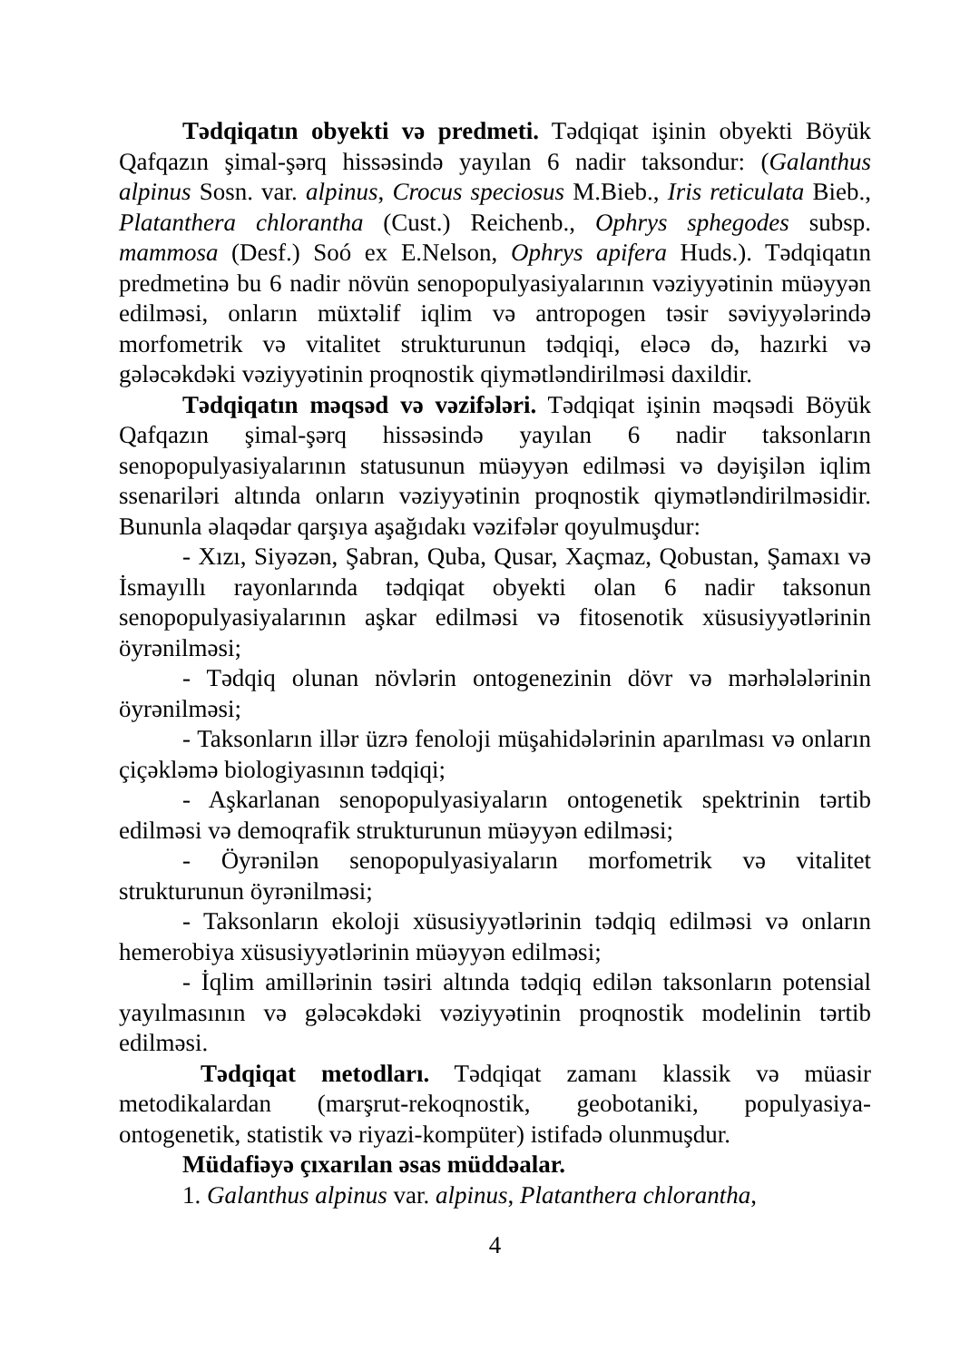Tədqiqatın obyekti və predmeti. Tədqiqat işinin obyekti Böyük Qafqazın şimal-şərq hissəsində yayılan 6 nadir taksondur: (Galanthus alpinus Sosn. var. alpinus, Crocus speciosus M.Bieb., Iris reticulata Bieb., Platanthera chlorantha (Cust.) Reichenb., Ophrys sphegodes subsp. mammosa (Desf.) Soó ex E.Nelson, Ophrys apifera Huds.). Tədqiqatın predmetinə bu 6 nadir növün senopopulyasiyalarının vəziyyətinin müəyyən edilməsi, onların müxtəlif iqlim və antropogen təsir səviyyələrində morfometrik və vitalitet strukturunun tədqiqi, eləcə də, hazırki və gələcəkdəki vəziyyətinin proqnostik qiymətləndirilməsi daxildir.
Tədqiqatın məqsəd və vəzifələri. Tədqiqat işinin məqsədi Böyük Qafqazın şimal-şərq hissəsində yayılan 6 nadir taksonların senopopulyasiyalarının statusunun müəyyən edilməsi və dəyişilən iqlim ssenariləri altında onların vəziyyətinin proqnostik qiymətləndirilməsidir. Bununla əlaqədar qarşıya aşağıdakı vəzifələr qoyulmuşdur:
- Xızı, Siyəzən, Şabran, Quba, Qusar, Xaçmaz, Qobustan, Şamaxı və İsmayıllı rayonlarında tədqiqat obyekti olan 6 nadir taksonun senopopulyasiyalarının aşkar edilməsi və fitosenotik xüsusiyyətlərinin öyrənilməsi;
- Tədqiq olunan növlərin ontogenezinin dövr və mərhələlərinin öyrənilməsi;
- Taksonların illər üzrə fenoloji müşahidələrinin aparılması və onların çiçəkləmə biologiyasının tədqiqi;
- Aşkarlanan senopopulyasiyaların ontogenetik spektrinin tərtib edilməsi və demoqrafik strukturunun müəyyən edilməsi;
- Öyrənilən senopopulyasiyaların morfometrik və vitalitet strukturunun öyrənilməsi;
- Taksonların ekoloji xüsusiyyətlərinin tədqiq edilməsi və onların hemerobiya xüsusiyyətlərinin müəyyən edilməsi;
- İqlim amillərinin təsiri altında tədqiq edilən taksonların potensial yayılmasının və gələcəkdəki vəziyyətinin proqnostik modelinin tərtib edilməsi.
Tədqiqat metodları. Tədqiqat zamanı klassik və müasir metodikalardan (marşrut-rekoqnostik, geobotaniki, populyasiya-ontogenetik, statistik və riyazi-kompüter) istifadə olunmuşdur.
Müdafiəyə çıxarılan əsas müddəalar.
1. Galanthus alpinus var. alpinus, Platanthera chlorantha,
4